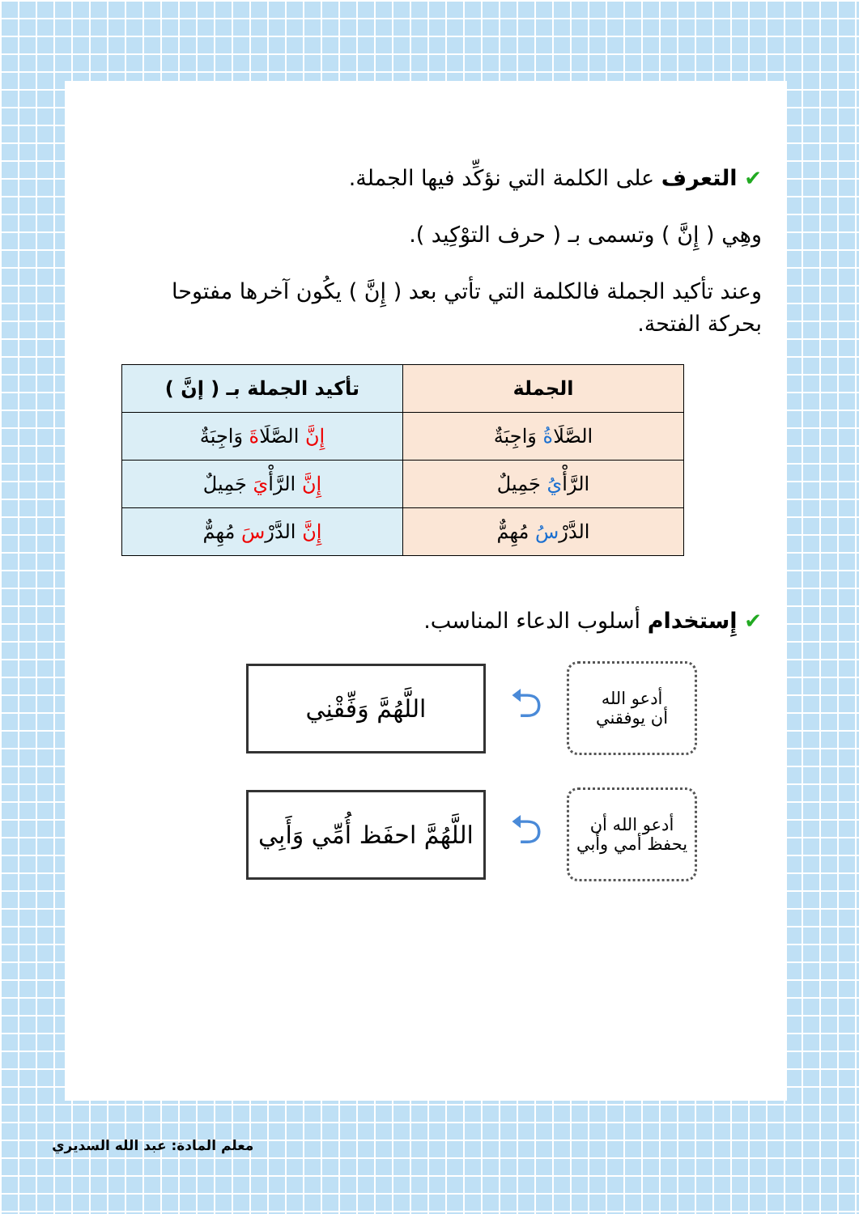✔ التعرف على الكلمة التي نؤكِّد فيها الجملة.
وهِي ( إِنَّ ) وتسمى بـ ( حرف التوْكِيد ).
وعند تأكيد الجملة فالكلمة التي تأتي بعد ( إِنَّ ) يكُون آخرها مفتوحا بحركة الفتحة.
| الجملة | تأكيد الجملة بـ ( إنَّ ) |
| --- | --- |
| الصَّلَا ةُ وَاجِبَةٌ | إِنَّ الصَّلَا ةَ وَاجِبَةٌ |
| الرَّأْ يُ جَمِيلٌ | إِنَّ الرَّأْ يَ جَمِيلٌ |
| الدَّرْ سُ مُهِمٌّ | إِنَّ الدَّرْ سَ مُهِمٌّ |
✔ إِستخدام أسلوب الدعاء المناسب.
أدعو الله
أن يوفقني
⮌
اللَّهُمَّ وَفِّقْنِي
أدعو الله أن
يحفظ أمي وأبي
⮌
اللَّهُمَّ احفَظ أُمِّي وَأَبِي
معلم المادة: عبد الله السديري